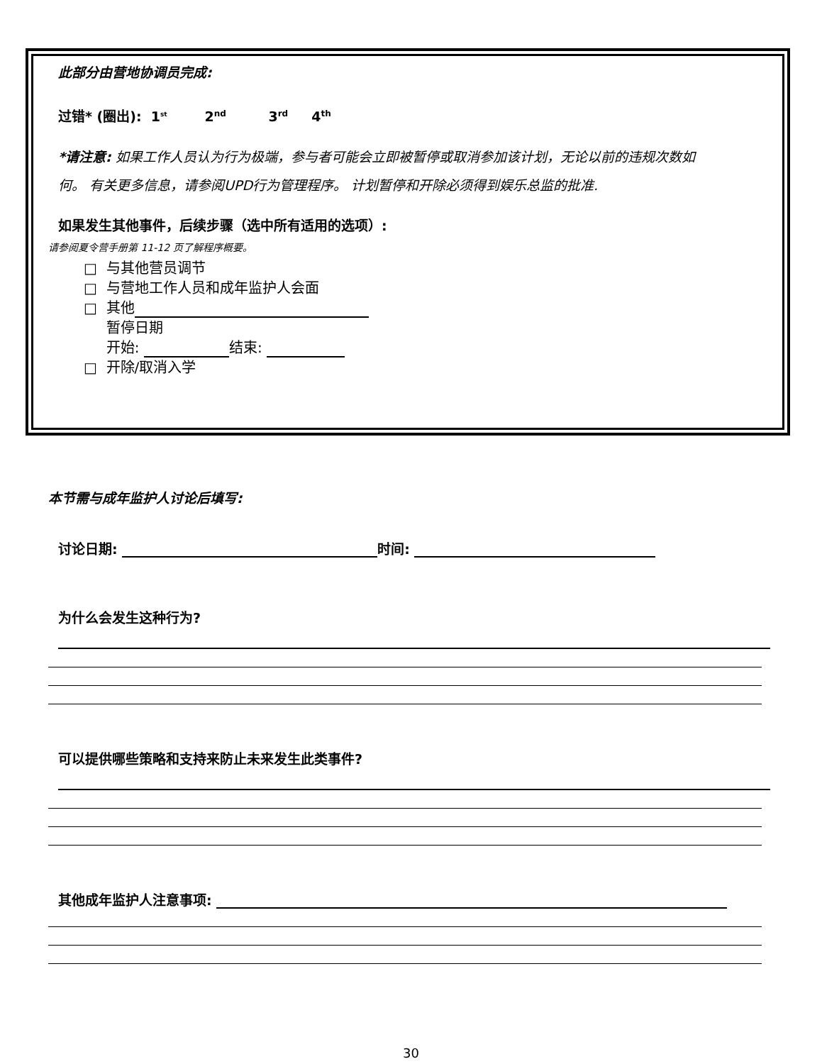此部分由营地协调员完成:
过错* (圈出): 1<sup>st</sup> 2<sup>nd</sup> 3<sup>rd</sup> 4<sup>th</sup>
*请注意: 如果工作人员认为行为极端，参与者可能会立即被暂停或取消参加该计划，无论以前的违规次数如何。 有关更多信息，请参阅UPD行为管理程序。 计划暂停和开除必须得到娱乐总监的批准.
如果发生其他事件，后续步骤（选中所有适用的选项）:
请参阅夏令营手册第 11-12 页了解程序概要。
□ 与其他营员调节
□ 与营地工作人员和成年监护人会面
□ 其他
暂停日期
开始: 结束:
□ 开除/取消入学
本节需与成年监护人讨论后填写:
讨论日期: 时间:
为什么会发生这种行为?
可以提供哪些策略和支持来防止未来发生此类事件?
其他成年监护人注意事项:
30